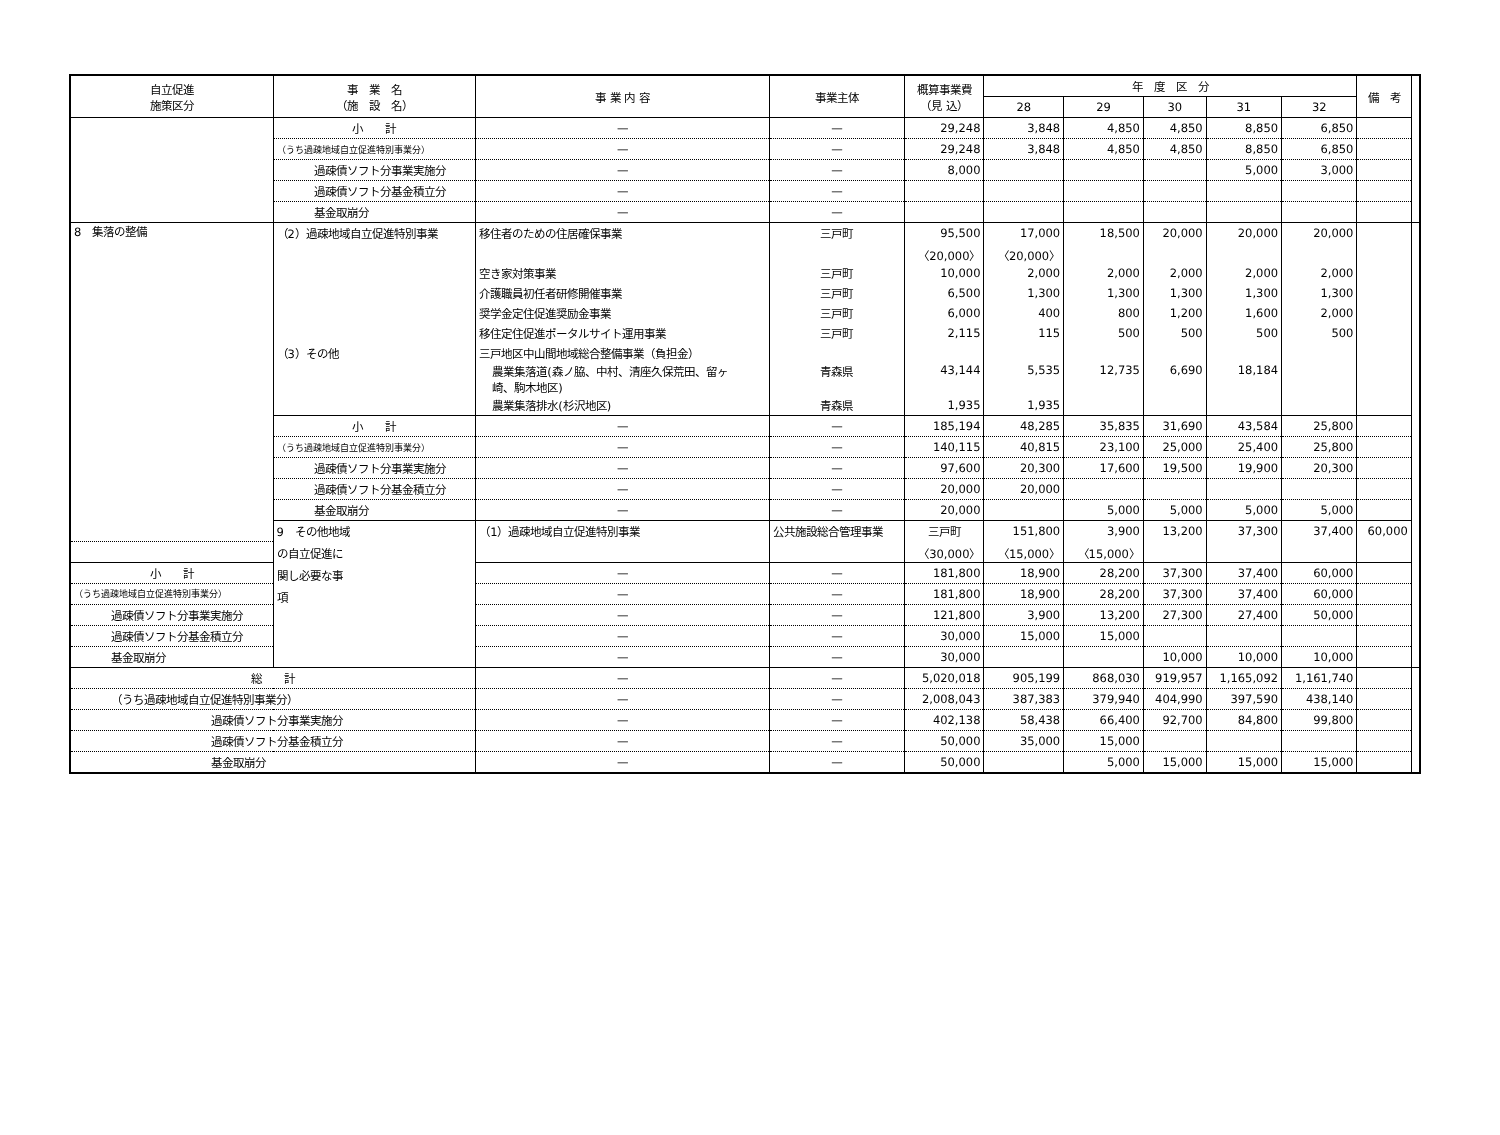| 自立促進 施策区分 | 事 業 名 （施 設 名） | 事 業 内 容 | 事業主体 | 概算事業費 （見 込） | 年 度 区 分 | | | | | 備 考 | |
| --- | --- | --- | --- | --- | --- | --- | --- | --- | --- | --- | --- |
| | | | | | 28 | 29 | 30 | 31 | 32 | | |
| | 小 計 | — | — | 29,248 | 3,848 | 4,850 | 4,850 | 8,850 | 6,850 | | |
| | （うち過疎地域自立促進特別事業分） | — | — | 29,248 | 3,848 | 4,850 | 4,850 | 8,850 | 6,850 | | |
| | 過疎債ソフト分事業実施分 | — | — | 8,000 | | | | 5,000 | 3,000 | | |
| | 過疎債ソフト分基金積立分 | — | — | | | | | | | | |
| | 基金取崩分 | — | — | | | | | | | | |
| 8 集落の整備 | （2）過疎地域自立促進特別事業 | 移住者のための住居確保事業 | 三戸町 | 95,500 | 17,000 | 18,500 | 20,000 | 20,000 | 20,000 | | |
| | | | | 〈20,000〉 | 〈20,000〉 | | | | | | |
| | | 空き家対策事業 | 三戸町 | 10,000 | 2,000 | 2,000 | 2,000 | 2,000 | 2,000 | | |
| | | 介護職員初任者研修開催事業 | 三戸町 | 6,500 | 1,300 | 1,300 | 1,300 | 1,300 | 1,300 | | |
| | | 奨学金定住促進奨励金事業 | 三戸町 | 6,000 | 400 | 800 | 1,200 | 1,600 | 2,000 | | |
| | | 移住定住促進ポータルサイト運用事業 | 三戸町 | 2,115 | 115 | 500 | 500 | 500 | 500 | | |
| | （3）その他 | 三戸地区中山間地域総合整備事業（負担金） | | | | | | | | | |
| | | 農業集落道(森ノ脇、中村、清座久保荒田、留ヶ 崎、駒木地区) | 青森県 | 43,144 | 5,535 | 12,735 | 6,690 | 18,184 | | | |
| | | 農業集落排水(杉沢地区) | 青森県 | 1,935 | 1,935 | | | | | | |
| | 小 計 | — | — | 185,194 | 48,285 | 35,835 | 31,690 | 43,584 | 25,800 | | |
| | （うち過疎地域自立促進特別事業分） | — | — | 140,115 | 40,815 | 23,100 | 25,000 | 25,400 | 25,800 | | |
| | 過疎債ソフト分事業実施分 | — | — | 97,600 | 20,300 | 17,600 | 19,500 | 19,900 | 20,300 | | |
| | 過疎債ソフト分基金積立分 | — | — | 20,000 | 20,000 | | | | | | |
| | 基金取崩分 | — | — | 20,000 | | 5,000 | 5,000 | 5,000 | 5,000 | | |
| | 9 その他地域 の自立促進に 関し必要な事 項 | （1）過疎地域自立促進特別事業 | 公共施設総合管理事業 | 三戸町 | 151,800 | 3,900 | 13,200 | 37,300 | 37,400 | 60,000 | |
| | | | | 〈30,000〉 | 〈15,000〉 | 〈15,000〉 | | | | | |
| 小 計 | | — | — | 181,800 | 18,900 | 28,200 | 37,300 | 37,400 | 60,000 | | |
| （うち過疎地域自立促進特別事業分） | | — | — | 181,800 | 18,900 | 28,200 | 37,300 | 37,400 | 60,000 | | |
| 過疎債ソフト分事業実施分 | | — | — | 121,800 | 3,900 | 13,200 | 27,300 | 27,400 | 50,000 | | |
| 過疎債ソフト分基金積立分 | | — | — | 30,000 | 15,000 | 15,000 | | | | | |
| 基金取崩分 | | — | — | 30,000 | | | 10,000 | 10,000 | 10,000 | | |
| 総 計 | | — | — | 5,020,018 | 905,199 | 868,030 | 919,957 | 1,165,092 | 1,161,740 | | |
| （うち過疎地域自立促進特別事業分） | | — | — | 2,008,043 | 387,383 | 379,940 | 404,990 | 397,590 | 438,140 | | |
| 過疎債ソフト分事業実施分 | | — | — | 402,138 | 58,438 | 66,400 | 92,700 | 84,800 | 99,800 | | |
| 過疎債ソフト分基金積立分 | | — | — | 50,000 | 35,000 | 15,000 | | | | | |
| 基金取崩分 | | — | — | 50,000 | | 5,000 | 15,000 | 15,000 | 15,000 | | |